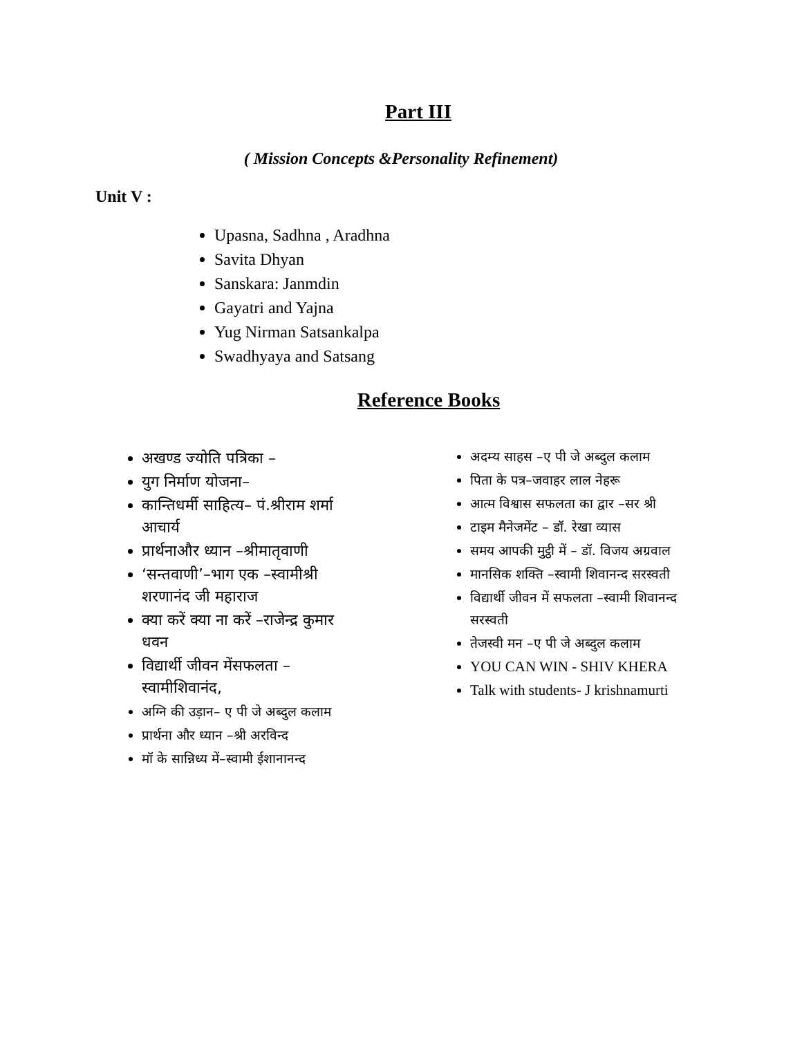Part III
( Mission Concepts &Personality Refinement)
Unit V :
Upasna, Sadhna , Aradhna
Savita Dhyan
Sanskara: Janmdin
Gayatri and Yajna
Yug Nirman Satsankalpa
Swadhyaya and Satsang
Reference Books
अखण्ड ज्योति पत्रिका –
युग निर्माण योजना–
कान्तिधर्मी साहित्य– पं.श्रीराम शर्मा आचार्य
प्रार्थनाऔर ध्यान –श्रीमातृवाणी
‘सन्तवाणी’–भाग एक –स्वामीश्री शरणानंद जी महाराज
क्या करें क्या ना करें –राजेन्द्र कुमार धवन
विद्यार्थी जीवन मेंसफलता –स्वामीशिवानंद,
अग्नि की उड़ान– ए पी जे अब्दुल कलाम
प्रार्थना और ध्यान –श्री अरविन्द
मॉ के सान्निध्य में–स्वामी ईशानानन्द
अदम्य साहस –ए पी जे अब्दुल कलाम
पिता के पत्र–जवाहर लाल नेहरू
आत्म विश्वास सफलता का द्वार –सर श्री
टाइम मैनेजमेंट – डॉ. रेखा व्यास
समय आपकी मुट्ठी में – डॉ. विजय अग्रवाल
मानसिक शक्ति –स्वामी शिवानन्द सरस्वती
विद्यार्थी जीवन में सफलता –स्वामी शिवानन्द सरस्वती
तेजस्वी मन –ए पी जे अब्दुल कलाम
YOU CAN WIN - SHIV KHERA
Talk with students- J krishnamurti